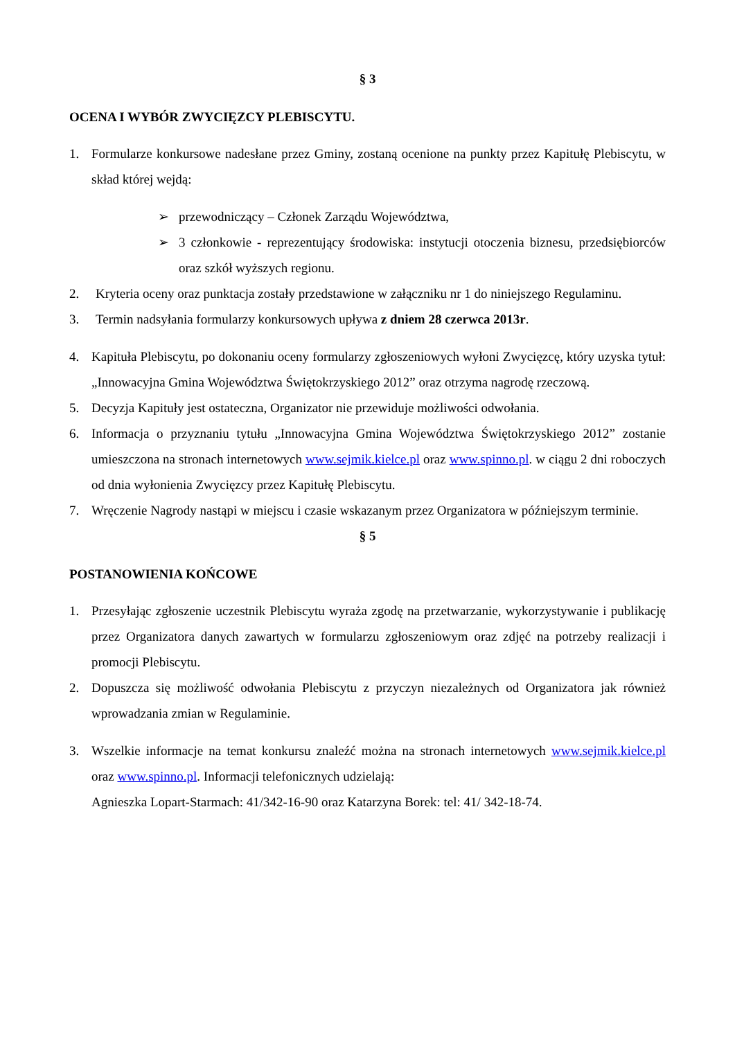§ 3
OCENA I WYBÓR ZWYCIĘZCY PLEBISCYTU.
1. Formularze konkursowe nadesłane przez Gminy, zostaną ocenione na punkty przez Kapitułę Plebiscytu, w skład której wejdą:
➢ przewodniczący – Członek Zarządu Województwa,
➢ 3 członkowie - reprezentujący środowiska: instytucji otoczenia biznesu, przedsiębiorców oraz szkół wyższych regionu.
2. Kryteria oceny oraz punktacja zostały przedstawione w załączniku nr 1 do niniejszego Regulaminu.
3. Termin nadsyłania formularzy konkursowych upływa z dniem 28 czerwca 2013r.
4. Kapituła Plebiscytu, po dokonaniu oceny formularzy zgłoszeniowych wyłoni Zwycięzcę, który uzyska tytuł: „Innowacyjna Gmina Województwa Świętokrzyskiego 2012” oraz otrzyma nagrodę rzeczową.
5. Decyzja Kapituły jest ostateczna, Organizator nie przewiduje możliwości odwołania.
6. Informacja o przyznaniu tytułu „Innowacyjna Gmina Województwa Świętokrzyskiego 2012” zostanie umieszczona na stronach internetowych www.sejmik.kielce.pl oraz www.spinno.pl. w ciągu 2 dni roboczych od dnia wyłonienia Zwycięzcy przez Kapitułę Plebiscytu.
7. Wręczenie Nagrody nastąpi w miejscu i czasie wskazanym przez Organizatora w późniejszym terminie.
§ 5
POSTANOWIENIA KOŃCOWE
1. Przesyłając zgłoszenie uczestnik Plebiscytu wyraża zgodę na przetwarzanie, wykorzystywanie i publikację przez Organizatora danych zawartych w formularzu zgłoszeniowym oraz zdjęć na potrzeby realizacji i promocji Plebiscytu.
2. Dopuszcza się możliwość odwołania Plebiscytu z przyczyn niezależnych od Organizatora jak również wprowadzania zmian w Regulaminie.
3. Wszelkie informacje na temat konkursu znaleźć można na stronach internetowych www.sejmik.kielce.pl oraz www.spinno.pl. Informacji telefonicznych udzielają:
Agnieszka Lopart-Starmach: 41/342-16-90 oraz Katarzyna Borek: tel: 41/ 342-18-74.